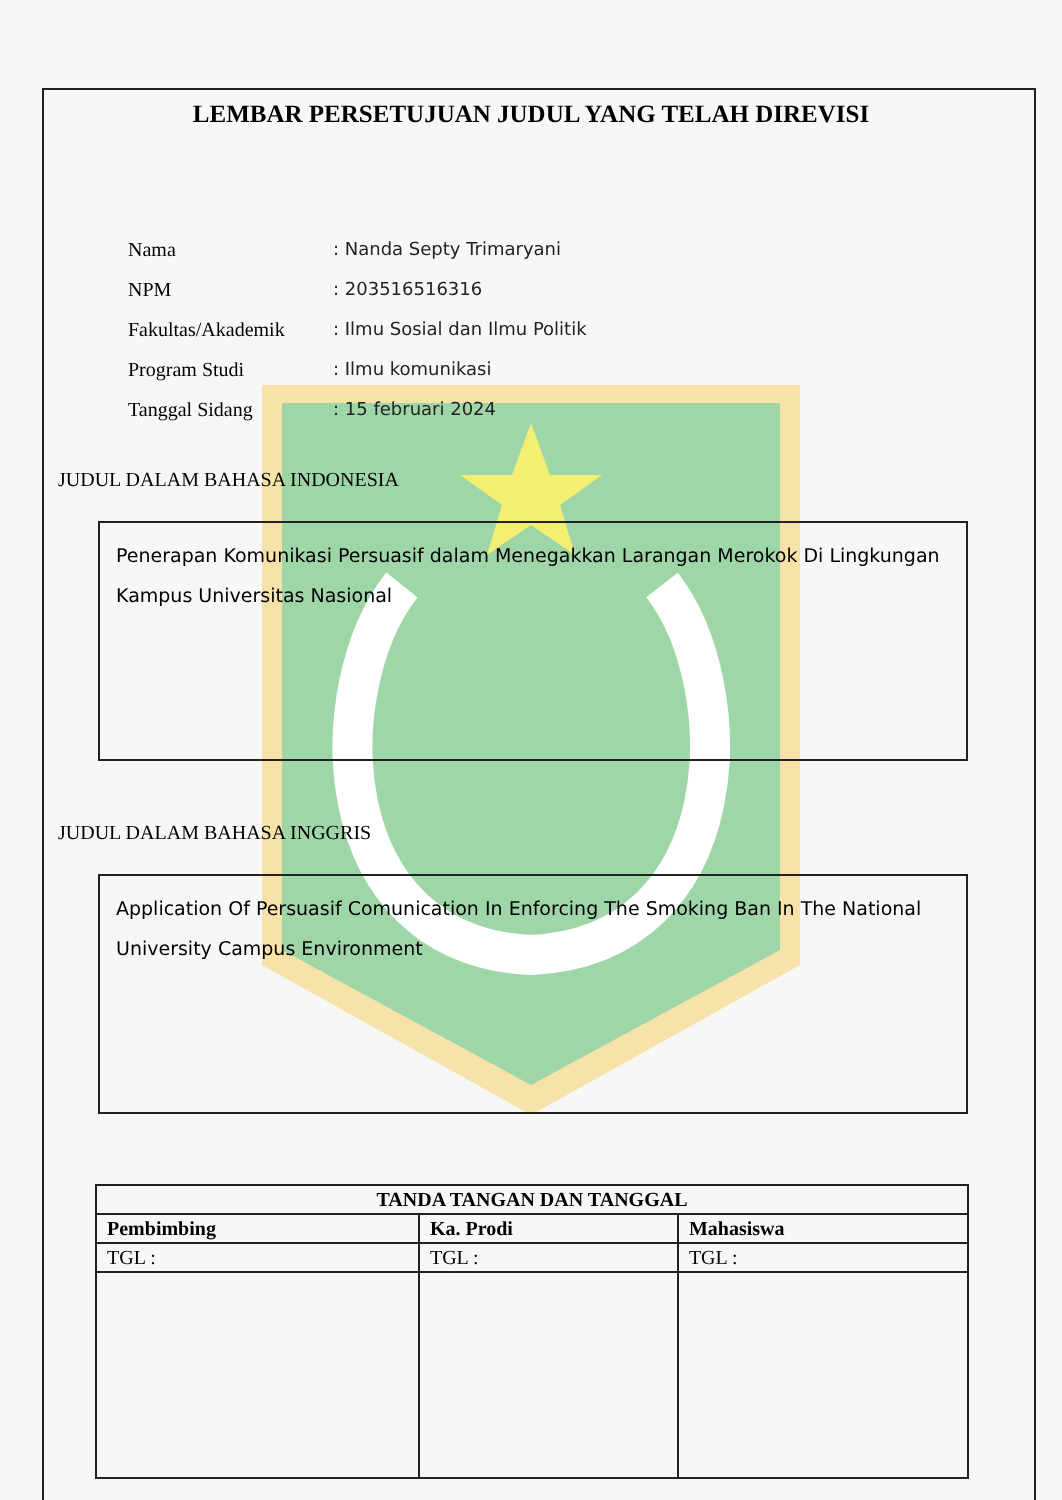LEMBAR PERSETUJUAN JUDUL YANG TELAH DIREVISI
Nama: Nanda Septy Trimaryani
NPM: 203516516316
Fakultas/Akademik: Ilmu Sosial dan Ilmu Politik
Program Studi: Ilmu komunikasi
Tanggal Sidang: 15 februari 2024
JUDUL DALAM BAHASA INDONESIA
Penerapan Komunikasi Persuasif dalam Menegakkan Larangan Merokok Di Lingkungan Kampus Universitas Nasional
JUDUL DALAM BAHASA INGGRIS
Application Of Persuasif Comunication In Enforcing The Smoking Ban In The National University Campus Environment
| TANDA TANGAN DAN TANGGAL | | |
| --- | --- | --- |
| Pembimbing | Ka. Prodi | Mahasiswa |
| TGL : | TGL : | TGL : |